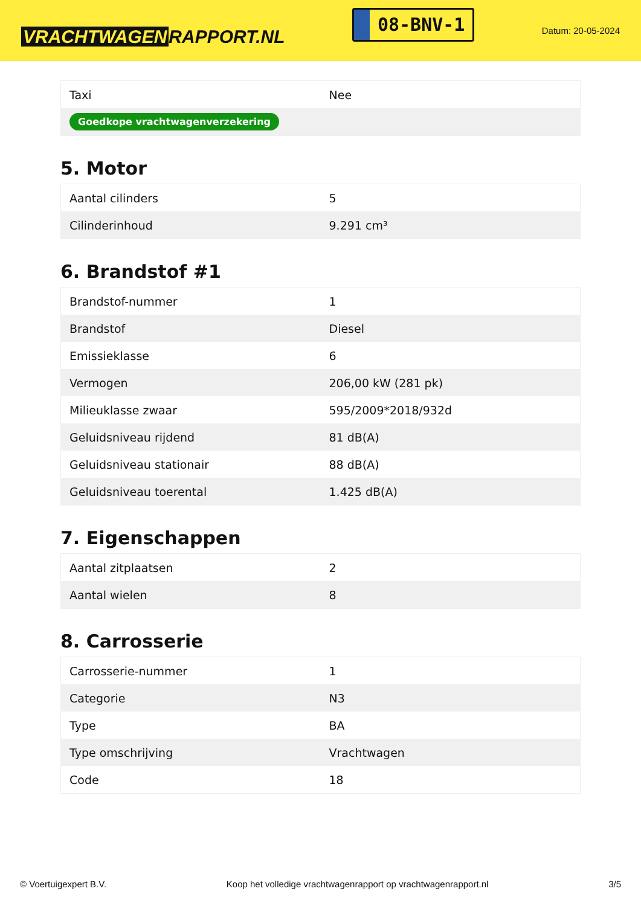VRACHTWAGEN RAPPORT.NL
08-BNV-1
Datum: 20-05-2024
| Taxi | Nee |
| Goedkope vrachtwagenverzekering | |
5. Motor
| Aantal cilinders | 5 |
| Cilinderinhoud | 9.291 cm³ |
6. Brandstof #1
| Brandstof-nummer | 1 |
| Brandstof | Diesel |
| Emissieklasse | 6 |
| Vermogen | 206,00 kW (281 pk) |
| Milieuklasse zwaar | 595/2009*2018/932d |
| Geluidsniveau rijdend | 81 dB(A) |
| Geluidsniveau stationair | 88 dB(A) |
| Geluidsniveau toerental | 1.425 dB(A) |
7. Eigenschappen
| Aantal zitplaatsen | 2 |
| Aantal wielen | 8 |
8. Carrosserie
| Carrosserie-nummer | 1 |
| Categorie | N3 |
| Type | BA |
| Type omschrijving | Vrachtwagen |
| Code | 18 |
© Voertuigexpert B.V. Koop het volledige vrachtwagenrapport op vrachtwagenrapport.nl 3/5